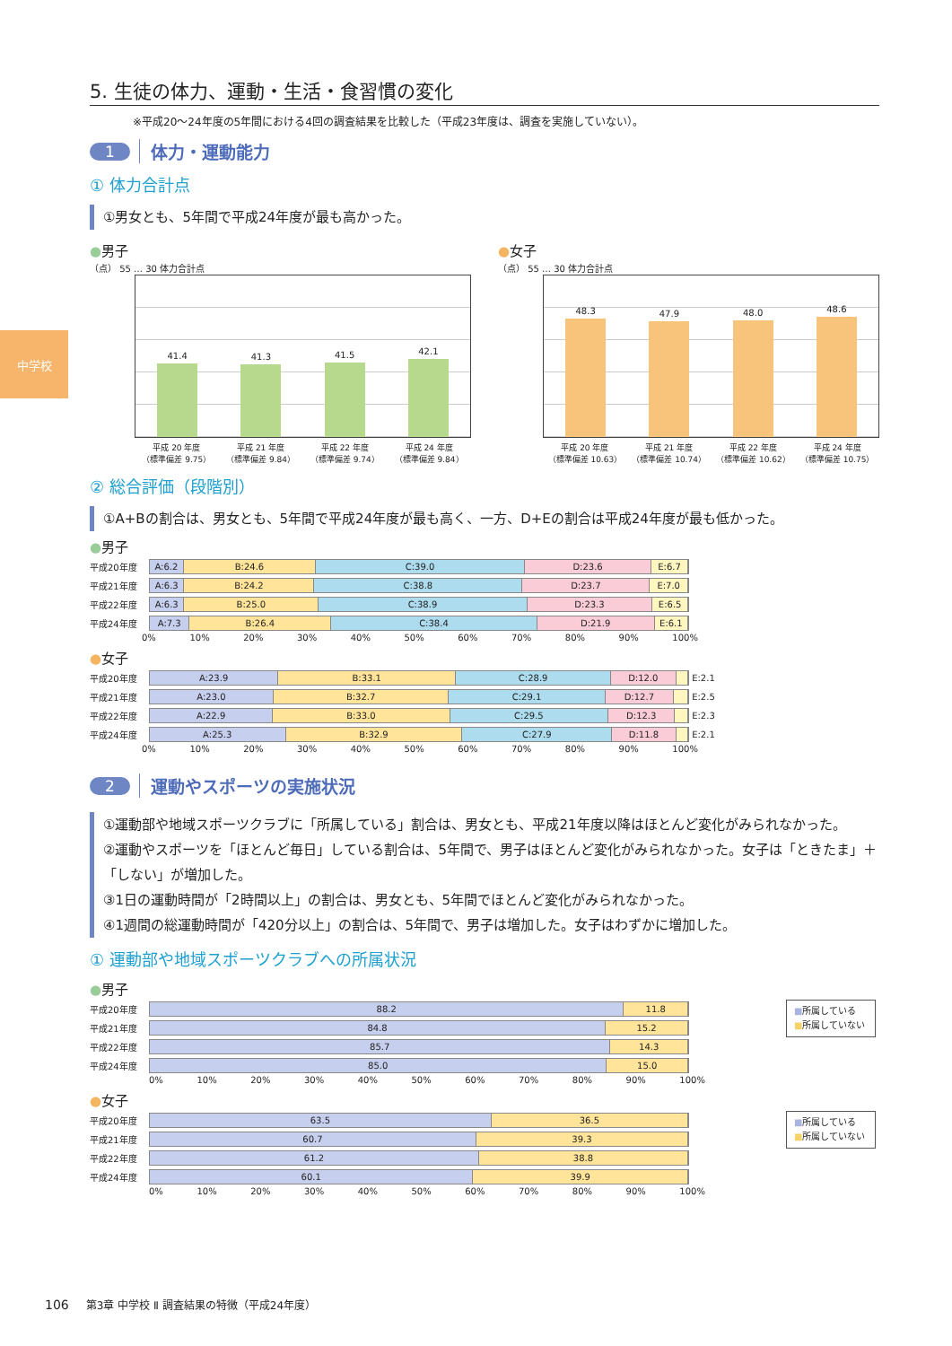中学校
5. 生徒の体力、運動・生活・食習慣の変化
※平成20〜24年度の5年間における4回の調査結果を比較した（平成23年度は、調査を実施していない）。
1 体力・運動能力
① 体力合計点
①男女とも、5年間で平成24年度が最も高かった。
●男子
（点） 55 … 30 体力合計点
41.4
41.3
41.5
42.1
平成 20 年度
（標準偏差 9.75）
平成 21 年度
（標準偏差 9.84）
平成 22 年度
（標準偏差 9.74）
平成 24 年度
（標準偏差 9.84）
●女子
（点） 55 … 30 体力合計点
48.3
47.9
48.0
48.6
平成 20 年度
（標準偏差 10.63）
平成 21 年度
（標準偏差 10.74）
平成 22 年度
（標準偏差 10.62）
平成 24 年度
（標準偏差 10.75）
② 総合評価（段階別）
①A+Bの割合は、男女とも、5年間で平成24年度が最も高く、一方、D+Eの割合は平成24年度が最も低かった。
●男子
| 平成20年度 | A:6.2 B:24.6 C:39.0 D:23.6 E:6.7 |
| 平成21年度 | A:6.3 B:24.2 C:38.8 D:23.7 E:7.0 |
| 平成22年度 | A:6.3 B:25.0 C:38.9 D:23.3 E:6.5 |
| 平成24年度 | A:7.3 B:26.4 C:38.4 D:21.9 E:6.1 |
0% 10% 20% 30% 40% 50% 60% 70% 80% 90% 100%
●女子
| 平成20年度 | A:23.9 B:33.1 C:28.9 D:12.0 | E:2.1 |
| 平成21年度 | A:23.0 B:32.7 C:29.1 D:12.7 | E:2.5 |
| 平成22年度 | A:22.9 B:33.0 C:29.5 D:12.3 | E:2.3 |
| 平成24年度 | A:25.3 B:32.9 C:27.9 D:11.8 | E:2.1 |
0% 10% 20% 30% 40% 50% 60% 70% 80% 90% 100%
2 運動やスポーツの実施状況
①運動部や地域スポーツクラブに「所属している」割合は、男女とも、平成21年度以降はほとんど変化がみられなかった。
②運動やスポーツを「ほとんど毎日」している割合は、5年間で、男子はほとんど変化がみられなかった。女子は「ときたま」＋「しない」が増加した。
③1日の運動時間が「2時間以上」の割合は、男女とも、5年間でほとんど変化がみられなかった。
④1週間の総運動時間が「420分以上」の割合は、5年間で、男子は増加した。女子はわずかに増加した。
① 運動部や地域スポーツクラブへの所属状況
●男子
| 平成20年度 | 88.2 11.8 |
| 平成21年度 | 84.8 15.2 |
| 平成22年度 | 85.7 14.3 |
| 平成24年度 | 85.0 15.0 |
0% 10% 20% 30% 40% 50% 60% 70% 80% 90% 100%
■所属している
■所属していない
●女子
| 平成20年度 | 63.5 36.5 |
| 平成21年度 | 60.7 39.3 |
| 平成22年度 | 61.2 38.8 |
| 平成24年度 | 60.1 39.9 |
0% 10% 20% 30% 40% 50% 60% 70% 80% 90% 100%
■所属している
■所属していない
106 第3章 中学校 Ⅱ 調査結果の特徴（平成24年度）